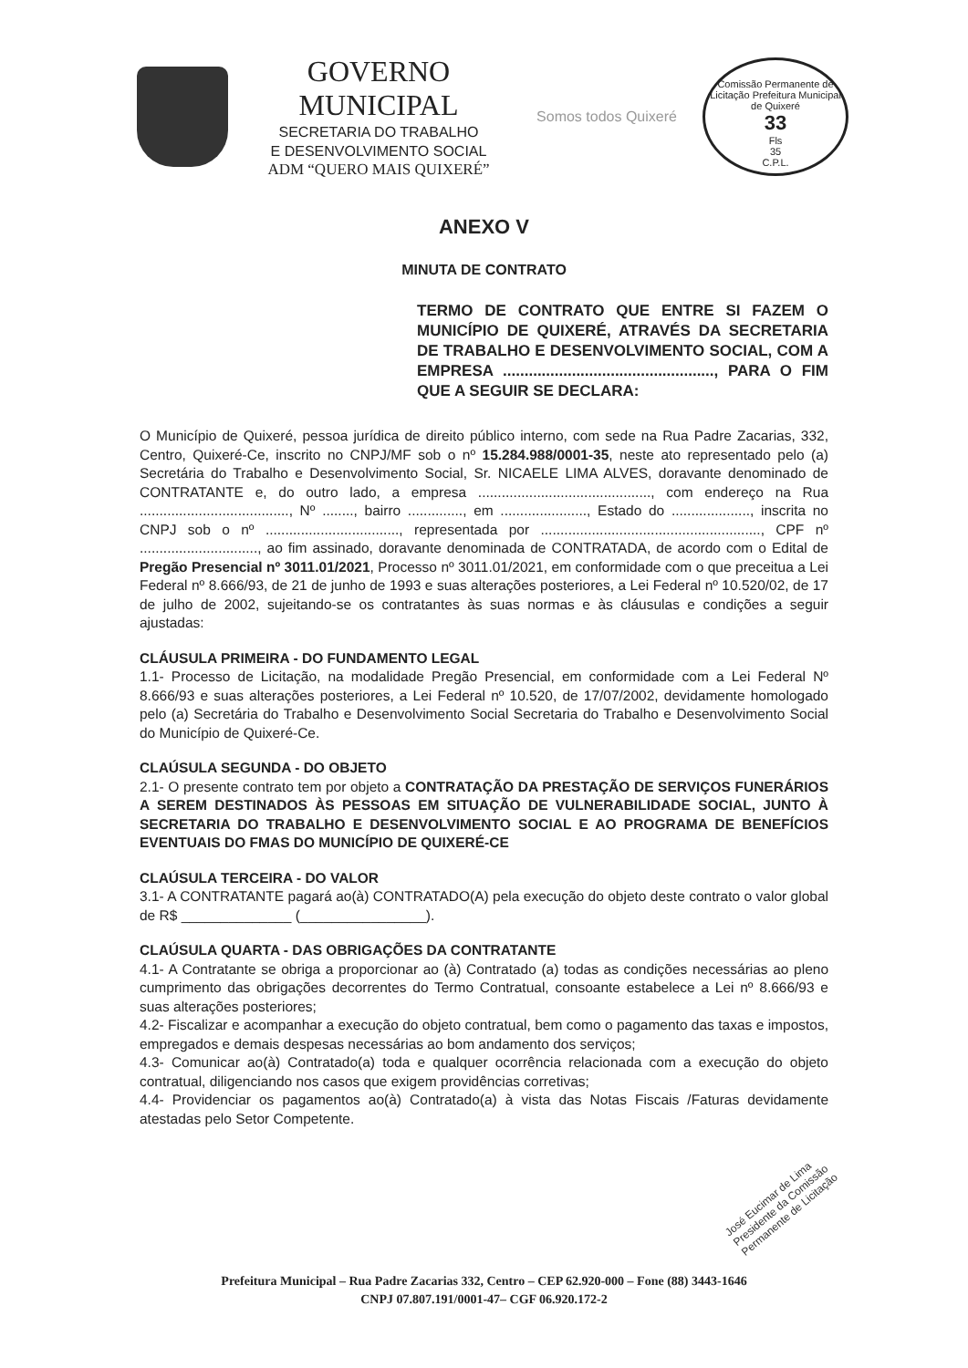GOVERNO MUNICIPAL
SECRETARIA DO TRABALHO
E DESENVOLVIMENTO SOCIAL
ADM “QUERO MAIS QUIXERÉ”
Somos todos Quixeré
Comissão Permanente de Licitação Prefeitura Municipal de Quixeré
33
Fls
35
C.P.L.
ANEXO V
MINUTA DE CONTRATO
TERMO DE CONTRATO QUE ENTRE SI FAZEM O MUNICÍPIO DE QUIXERÉ, ATRAVÉS DA SECRETARIA DE TRABALHO E DESENVOLVIMENTO SOCIAL, COM A EMPRESA ................................................., PARA O FIM QUE A SEGUIR SE DECLARA:
O Município de Quixeré, pessoa jurídica de direito público interno, com sede na Rua Padre Zacarias, 332, Centro, Quixeré-Ce, inscrito no CNPJ/MF sob o nº 15.284.988/0001-35, neste ato representado pelo (a) Secretária do Trabalho e Desenvolvimento Social, Sr. NICAELE LIMA ALVES, doravante denominado de CONTRATANTE e, do outro lado, a empresa ............................................, com endereço na Rua ......................................, Nº ........, bairro .............., em ......................, Estado do ...................., inscrita no CNPJ sob o nº .................................., representada por ........................................................, CPF nº .............................., ao fim assinado, doravante denominada de CONTRATADA, de acordo com o Edital de Pregão Presencial nº 3011.01/2021, Processo nº 3011.01/2021, em conformidade com o que preceitua a Lei Federal nº 8.666/93, de 21 de junho de 1993 e suas alterações posteriores, a Lei Federal nº 10.520/02, de 17 de julho de 2002, sujeitando-se os contratantes às suas normas e às cláusulas e condições a seguir ajustadas:
CLÁUSULA PRIMEIRA - DO FUNDAMENTO LEGAL
1.1- Processo de Licitação, na modalidade Pregão Presencial, em conformidade com a Lei Federal Nº 8.666/93 e suas alterações posteriores, a Lei Federal nº 10.520, de 17/07/2002, devidamente homologado pelo (a) Secretária do Trabalho e Desenvolvimento Social Secretaria do Trabalho e Desenvolvimento Social do Município de Quixeré-Ce.
CLAÚSULA SEGUNDA - DO OBJETO
2.1- O presente contrato tem por objeto a CONTRATAÇÃO DA PRESTAÇÃO DE SERVIÇOS FUNERÁRIOS A SEREM DESTINADOS ÀS PESSOAS EM SITUAÇÃO DE VULNERABILIDADE SOCIAL, JUNTO À SECRETARIA DO TRABALHO E DESENVOLVIMENTO SOCIAL E AO PROGRAMA DE BENEFÍCIOS EVENTUAIS DO FMAS DO MUNICÍPIO DE QUIXERÉ-CE
CLAÚSULA TERCEIRA - DO VALOR
3.1- A CONTRATANTE pagará ao(à) CONTRATADO(A) pela execução do objeto deste contrato o valor global de R$ ______________ (________________).
CLAÚSULA QUARTA - DAS OBRIGAÇÕES DA CONTRATANTE
4.1- A Contratante se obriga a proporcionar ao (à) Contratado (a) todas as condições necessárias ao pleno cumprimento das obrigações decorrentes do Termo Contratual, consoante estabelece a Lei nº 8.666/93 e suas alterações posteriores;
4.2- Fiscalizar e acompanhar a execução do objeto contratual, bem como o pagamento das taxas e impostos, empregados e demais despesas necessárias ao bom andamento dos serviços;
4.3- Comunicar ao(à) Contratado(a) toda e qualquer ocorrência relacionada com a execução do objeto contratual, diligenciando nos casos que exigem providências corretivas;
4.4- Providenciar os pagamentos ao(à) Contratado(a) à vista das Notas Fiscais /Faturas devidamente atestadas pelo Setor Competente.
José Eucimar de Lima
Presidente da Comissão
Permanente de Licitação
Prefeitura Municipal – Rua Padre Zacarias 332, Centro – CEP 62.920-000 – Fone (88) 3443-1646
CNPJ 07.807.191/0001-47– CGF 06.920.172-2